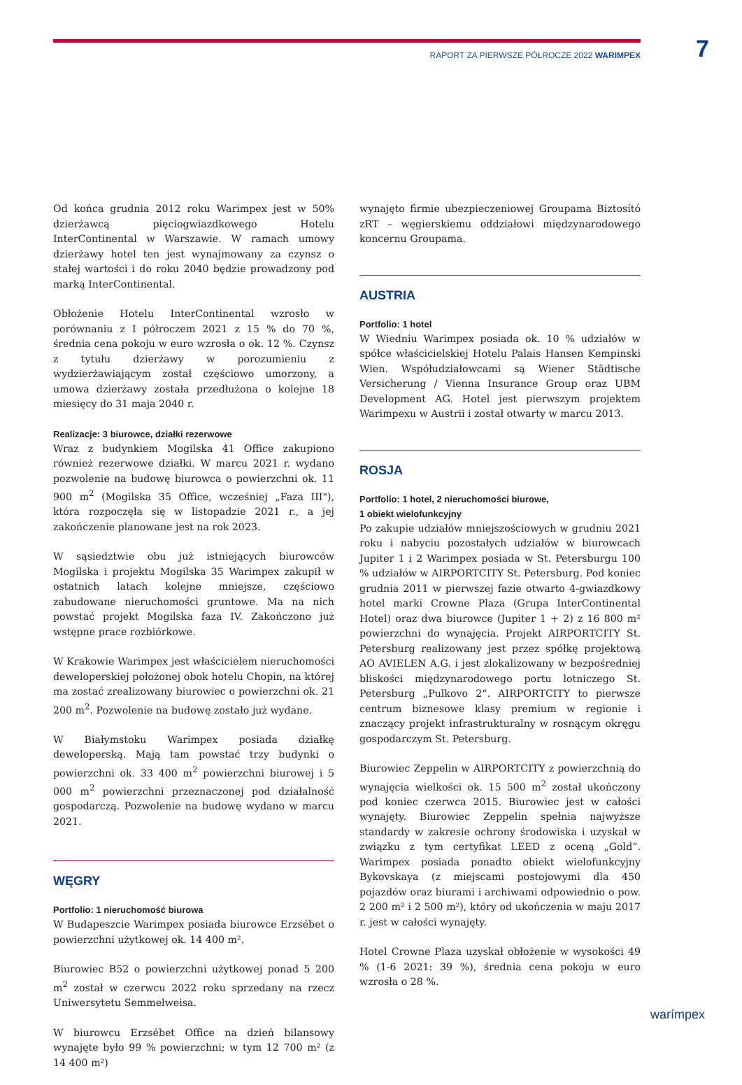RAPORT ZA PIERWSZE PÓŁROCZE 2022 WARIMPEX 7
Od końca grudnia 2012 roku Warimpex jest w 50% dzierżawcą pięciogwiazdkowego Hotelu InterContinental w Warszawie. W ramach umowy dzierżawy hotel ten jest wynajmowany za czynsz o stałej wartości i do roku 2040 będzie prowadzony pod marką InterContinental.
Obłożenie Hotelu InterContinental wzrosło w porównaniu z I półroczem 2021 z 15 % do 70 %, średnia cena pokoju w euro wzrosła o ok. 12 %. Czynsz z tytułu dzierżawy w porozumieniu z wydzierżawiającym został częściowo umorzony, a umowa dzierżawy została przedłużona o kolejne 18 miesięcy do 31 maja 2040 r.
Realizacje: 3 biurowce, działki rezerwowe
Wraz z budynkiem Mogilska 41 Office zakupiono również rezerwowe działki. W marcu 2021 r. wydano pozwolenie na budowę biurowca o powierzchni ok. 11 900 m<sup>2</sup> (Mogilska 35 Office, wcześniej „Faza III"), która rozpoczęła się w listopadzie 2021 r., a jej zakończenie planowane jest na rok 2023.
W sąsiedztwie obu już istniejących biurowców Mogilska i projektu Mogilska 35 Warimpex zakupił w ostatnich latach kolejne mniejsze, częściowo zabudowane nieruchomości gruntowe. Ma na nich powstać projekt Mogilska faza IV. Zakończono już wstępne prace rozbiórkowe.
W Krakowie Warimpex jest właścicielem nieruchomości deweloperskiej położonej obok hotelu Chopin, na której ma zostać zrealizowany biurowiec o powierzchni ok. 21 200 m<sup>2</sup>. Pozwolenie na budowę zostało już wydane.
W Białymstoku Warimpex posiada działkę deweloperską. Mają tam powstać trzy budynki o powierzchni ok. 33 400 m<sup>2</sup> powierzchni biurowej i 5 000 m<sup>2</sup> powierzchni przeznaczonej pod działalność gospodarczą. Pozwolenie na budowę wydano w marcu 2021.
WĘGRY
Portfolio: 1 nieruchomość biurowa
W Budapeszcie Warimpex posiada biurowce Erzsébet o powierzchni użytkowej ok. 14 400 m².
Biurowiec B52 o powierzchni użytkowej ponad 5 200 m<sup>2</sup> został w czerwcu 2022 roku sprzedany na rzecz Uniwersytetu Semmelweisa.
W biurowcu Erzsébet Office na dzień bilansowy wynajęte było 99 % powierzchni; w tym 12 700 m² (z 14 400 m²)
wynajęto firmie ubezpieczeniowej Groupama Biztosító zRT – węgierskiemu oddziałowi międzynarodowego koncernu Groupama.
AUSTRIA
Portfolio: 1 hotel
W Wiedniu Warimpex posiada ok. 10 % udziałów w spółce właścicielskiej Hotelu Palais Hansen Kempinski Wien. Współudziałowcami są Wiener Städtische Versicherung / Vienna Insurance Group oraz UBM Development AG. Hotel jest pierwszym projektem Warimpexu w Austrii i został otwarty w marcu 2013.
ROSJA
Portfolio: 1 hotel, 2 nieruchomości biurowe,
1 obiekt wielofunkcyjny
Po zakupie udziałów mniejszościowych w grudniu 2021 roku i nabyciu pozostałych udziałów w biurowcach Jupiter 1 i 2 Warimpex posiada w St. Petersburgu 100 % udziałów w AIRPORTCITY St. Petersburg. Pod koniec grudnia 2011 w pierwszej fazie otwarto 4-gwiazdkowy hotel marki Crowne Plaza (Grupa InterContinental Hotel) oraz dwa biurowce (Jupiter 1 + 2) z 16 800 m² powierzchni do wynajęcia. Projekt AIRPORTCITY St. Petersburg realizowany jest przez spółkę projektową AO AVIELEN A.G. i jest zlokalizowany w bezpośredniej bliskości międzynarodowego portu lotniczego St. Petersburg „Pulkovo 2“. AIRPORTCITY to pierwsze centrum biznesowe klasy premium w regionie i znaczący projekt infrastrukturalny w rosnącym okręgu gospodarczym St. Petersburg.
Biurowiec Zeppelin w AIRPORTCITY z powierzchnią do wynajęcia wielkości ok. 15 500 m<sup>2</sup> został ukończony pod koniec czerwca 2015. Biurowiec jest w całości wynajęty. Biurowiec Zeppelin spełnia najwyższe standardy w zakresie ochrony środowiska i uzyskał w związku z tym certyfikat LEED z oceną „Gold“. Warimpex posiada ponadto obiekt wielofunkcyjny Bykovskaya (z miejscami postojowymi dla 450 pojazdów oraz biurami i archiwami odpowiednio o pow. 2 200 m² i 2 500 m²), który od ukończenia w maju 2017 r. jest w całości wynajęty.
Hotel Crowne Plaza uzyskał obłożenie w wysokości 49 % (1-6 2021: 39 %), średnia cena pokoju w euro wzrosła o 28 %.
warímpex